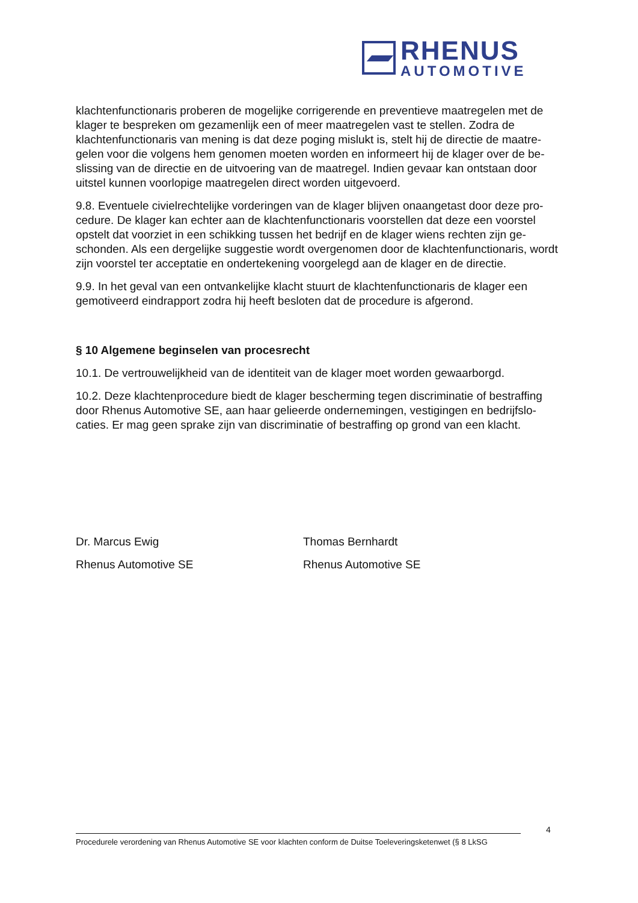RHENUS
AUTOMOTIVE
klachtenfunctionaris proberen de mogelijke corrigerende en preventieve maatregelen met de klager te bespreken om gezamenlijk een of meer maatregelen vast te stellen. Zodra de klachtenfunctionaris van mening is dat deze poging mislukt is, stelt hij de directie de maatre-gelen voor die volgens hem genomen moeten worden en informeert hij de klager over de be-slissing van de directie en de uitvoering van de maatregel. Indien gevaar kan ontstaan door uitstel kunnen voorlopige maatregelen direct worden uitgevoerd.
9.8. Eventuele civielrechtelijke vorderingen van de klager blijven onaangetast door deze pro-cedure. De klager kan echter aan de klachtenfunctionaris voorstellen dat deze een voorstel opstelt dat voorziet in een schikking tussen het bedrijf en de klager wiens rechten zijn ge-schonden. Als een dergelijke suggestie wordt overgenomen door de klachtenfunctionaris, wordt zijn voorstel ter acceptatie en ondertekening voorgelegd aan de klager en de directie.
9.9. In het geval van een ontvankelijke klacht stuurt de klachtenfunctionaris de klager een gemotiveerd eindrapport zodra hij heeft besloten dat de procedure is afgerond.
§ 10 Algemene beginselen van procesrecht
10.1. De vertrouwelijkheid van de identiteit van de klager moet worden gewaarborgd.
10.2. Deze klachtenprocedure biedt de klager bescherming tegen discriminatie of bestraffing door Rhenus Automotive SE, aan haar gelieerde ondernemingen, vestigingen en bedrijfslo-caties. Er mag geen sprake zijn van discriminatie of bestraffing op grond van een klacht.
Dr. Marcus Ewig
Rhenus Automotive SE
Thomas Bernhardt
Rhenus Automotive SE
4
Procedurele verordening van Rhenus Automotive SE voor klachten conform de Duitse Toeleveringsketenwet (§ 8 LkSG